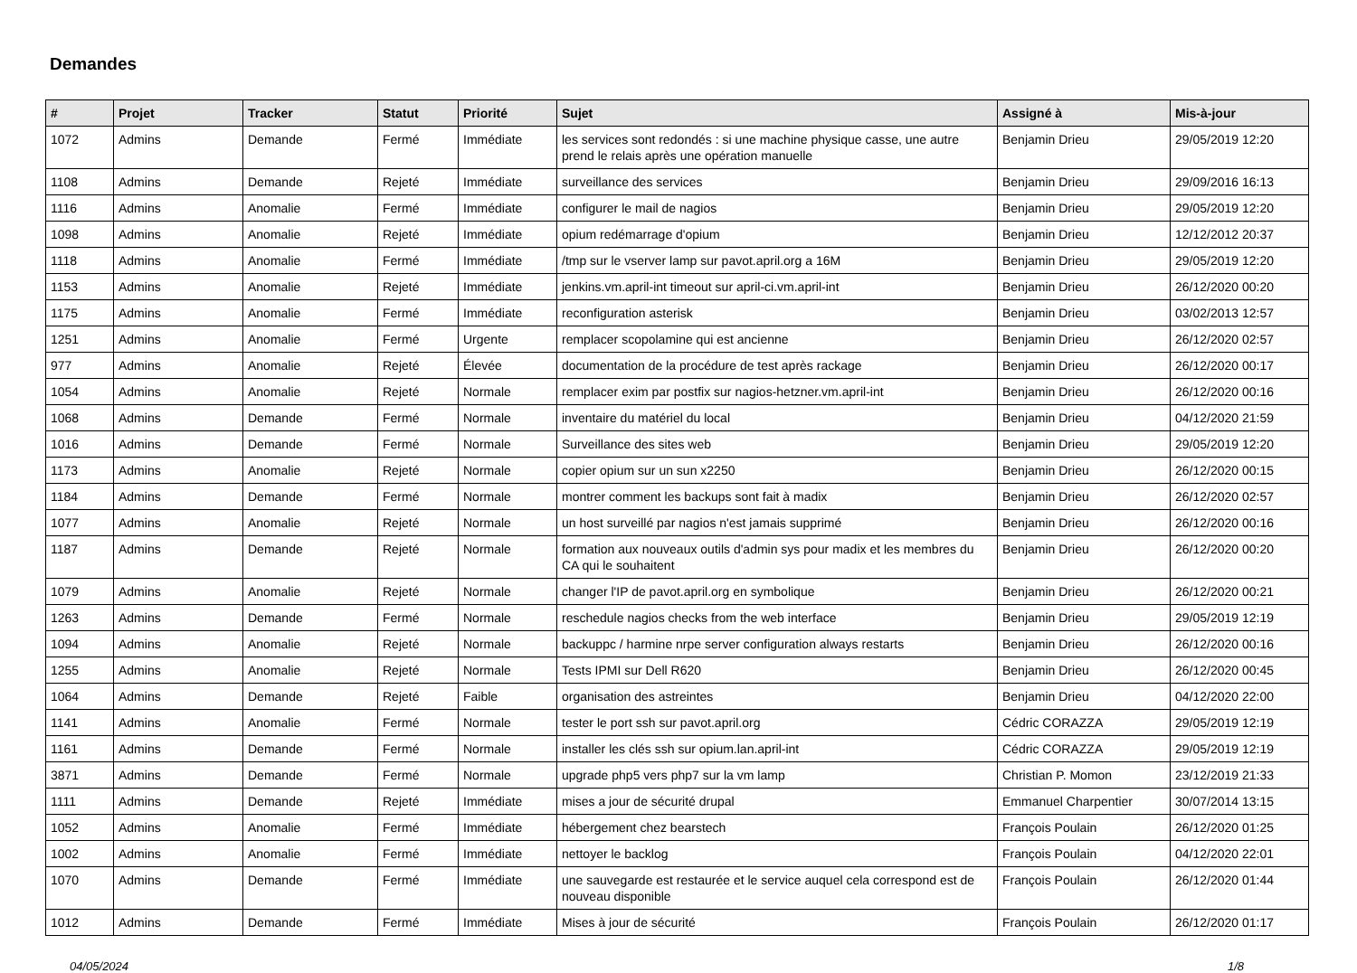Demandes
| # | Projet | Tracker | Statut | Priorité | Sujet | Assigné à | Mis-à-jour |
| --- | --- | --- | --- | --- | --- | --- | --- |
| 1072 | Admins | Demande | Fermé | Immédiate | les services sont redondés : si une machine physique casse, une autre prend le relais après une opération manuelle | Benjamin Drieu | 29/05/2019 12:20 |
| 1108 | Admins | Demande | Rejeté | Immédiate | surveillance des services | Benjamin Drieu | 29/09/2016 16:13 |
| 1116 | Admins | Anomalie | Fermé | Immédiate | configurer le mail de nagios | Benjamin Drieu | 29/05/2019 12:20 |
| 1098 | Admins | Anomalie | Rejeté | Immédiate | opium redémarrage d'opium | Benjamin Drieu | 12/12/2012 20:37 |
| 1118 | Admins | Anomalie | Fermé | Immédiate | /tmp sur le vserver lamp sur pavot.april.org a 16M | Benjamin Drieu | 29/05/2019 12:20 |
| 1153 | Admins | Anomalie | Rejeté | Immédiate | jenkins.vm.april-int timeout sur april-ci.vm.april-int | Benjamin Drieu | 26/12/2020 00:20 |
| 1175 | Admins | Anomalie | Fermé | Immédiate | reconfiguration asterisk | Benjamin Drieu | 03/02/2013 12:57 |
| 1251 | Admins | Anomalie | Fermé | Urgente | remplacer scopolamine qui est ancienne | Benjamin Drieu | 26/12/2020 02:57 |
| 977 | Admins | Anomalie | Rejeté | Élevée | documentation de la procédure de test après rackage | Benjamin Drieu | 26/12/2020 00:17 |
| 1054 | Admins | Anomalie | Rejeté | Normale | remplacer exim par postfix sur nagios-hetzner.vm.april-int | Benjamin Drieu | 26/12/2020 00:16 |
| 1068 | Admins | Demande | Fermé | Normale | inventaire du matériel du local | Benjamin Drieu | 04/12/2020 21:59 |
| 1016 | Admins | Demande | Fermé | Normale | Surveillance des sites web | Benjamin Drieu | 29/05/2019 12:20 |
| 1173 | Admins | Anomalie | Rejeté | Normale | copier opium sur un sun x2250 | Benjamin Drieu | 26/12/2020 00:15 |
| 1184 | Admins | Demande | Fermé | Normale | montrer comment les backups sont fait à madix | Benjamin Drieu | 26/12/2020 02:57 |
| 1077 | Admins | Anomalie | Rejeté | Normale | un host surveillé par nagios n'est jamais supprimé | Benjamin Drieu | 26/12/2020 00:16 |
| 1187 | Admins | Demande | Rejeté | Normale | formation aux nouveaux outils d'admin sys pour madix et les membres du CA qui le souhaitent | Benjamin Drieu | 26/12/2020 00:20 |
| 1079 | Admins | Anomalie | Rejeté | Normale | changer l'IP de pavot.april.org en symbolique | Benjamin Drieu | 26/12/2020 00:21 |
| 1263 | Admins | Demande | Fermé | Normale | reschedule nagios checks from the web interface | Benjamin Drieu | 29/05/2019 12:19 |
| 1094 | Admins | Anomalie | Rejeté | Normale | backuppc / harmine nrpe server configuration always restarts | Benjamin Drieu | 26/12/2020 00:16 |
| 1255 | Admins | Anomalie | Rejeté | Normale | Tests IPMI sur Dell R620 | Benjamin Drieu | 26/12/2020 00:45 |
| 1064 | Admins | Demande | Rejeté | Faible | organisation des astreintes | Benjamin Drieu | 04/12/2020 22:00 |
| 1141 | Admins | Anomalie | Fermé | Normale | tester le port ssh sur pavot.april.org | Cédric CORAZZA | 29/05/2019 12:19 |
| 1161 | Admins | Demande | Fermé | Normale | installer les clés ssh sur opium.lan.april-int | Cédric CORAZZA | 29/05/2019 12:19 |
| 3871 | Admins | Demande | Fermé | Normale | upgrade php5 vers php7 sur la vm lamp | Christian P. Momon | 23/12/2019 21:33 |
| 1111 | Admins | Demande | Rejeté | Immédiate | mises a jour de sécurité drupal | Emmanuel Charpentier | 30/07/2014 13:15 |
| 1052 | Admins | Anomalie | Fermé | Immédiate | hébergement chez bearstech | François Poulain | 26/12/2020 01:25 |
| 1002 | Admins | Anomalie | Fermé | Immédiate | nettoyer le backlog | François Poulain | 04/12/2020 22:01 |
| 1070 | Admins | Demande | Fermé | Immédiate | une sauvegarde est restaurée et le service auquel cela correspond est de nouveau disponible | François Poulain | 26/12/2020 01:44 |
| 1012 | Admins | Demande | Fermé | Immédiate | Mises à jour de sécurité | François Poulain | 26/12/2020 01:17 |
04/05/2024 1/8